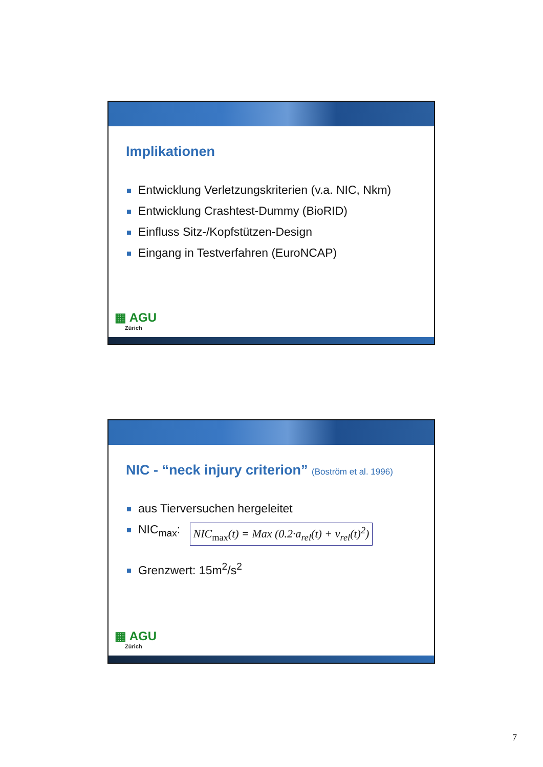Implikationen
Entwicklung Verletzungskriterien (v.a. NIC, Nkm)
Entwicklung Crashtest-Dummy (BioRID)
Einfluss Sitz-/Kopfstützen-Design
Eingang in Testverfahren (EuroNCAP)
▦ AGU
Zürich
NIC - “neck injury criterion” (Boström et al. 1996)
aus Tierversuchen hergeleitet
NIC<sub>max</sub>: NIC<sub>max</sub>(t) = Max (0.2·a<sub>rel</sub>(t) + v<sub>rel</sub>(t)<sup>2</sup>)
Grenzwert: 15m<sup>2</sup>/s<sup>2</sup>
▦ AGU
Zürich
7